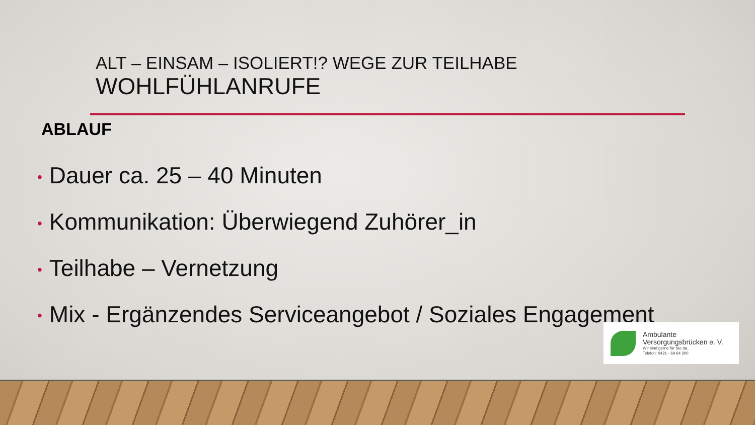ALT – EINSAM – ISOLIERT!? WEGE ZUR TEILHABE
WOHLFÜHLANRUFE
ABLAUF
• Dauer ca. 25 – 40 Minuten
• Kommunikation: Überwiegend Zuhörer_in
• Teilhabe – Vernetzung
• Mix - Ergänzendes Serviceangebot / Soziales Engagement
Ambulante
Versorgungsbrücken e. V.
Wir sind gerne für Sie da...
Telefon: 0421 - 69 64 200